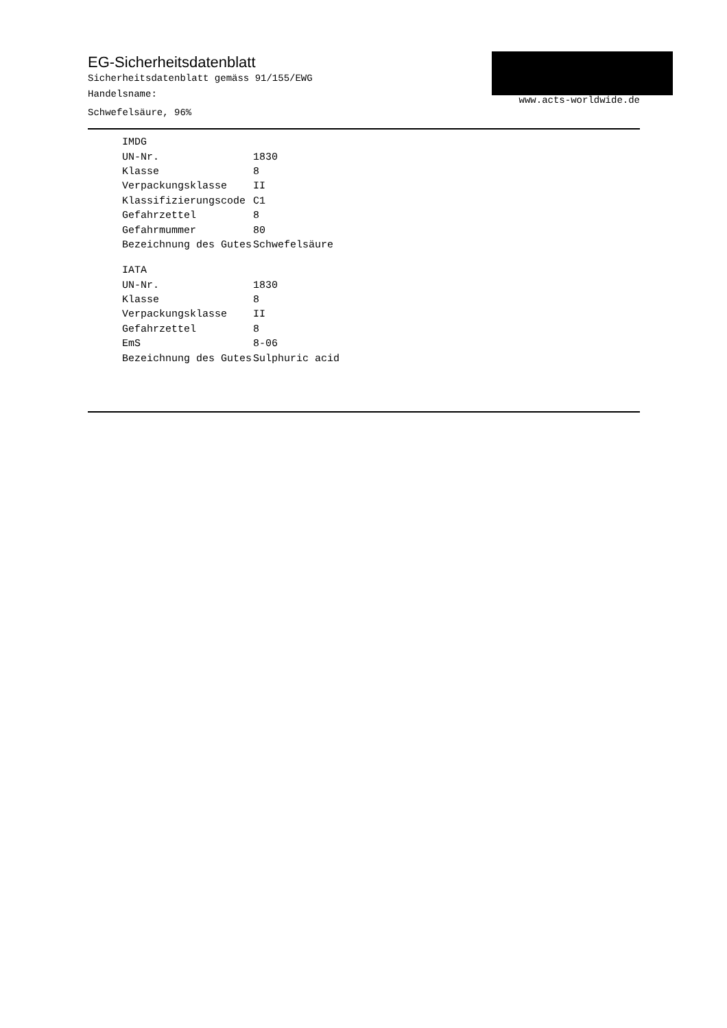EG-Sicherheitsdatenblatt
Sicherheitsdatenblatt gemäss 91/155/EWG
Handelsname:
Schwefelsäure, 96%
www.acts-worldwide.de
| IMDG | |
| UN-Nr. | 1830 |
| Klasse | 8 |
| Verpackungsklasse | II |
| Klassifizierungscode | C1 |
| Gefahrzettel | 8 |
| Gefahrmummer | 80 |
| Bezeichnung des Gutes | Schwefelsäure |
| IATA | |
| UN-Nr. | 1830 |
| Klasse | 8 |
| Verpackungsklasse | II |
| Gefahrzettel | 8 |
| EmS | 8-06 |
| Bezeichnung des Gutes | Sulphuric acid |